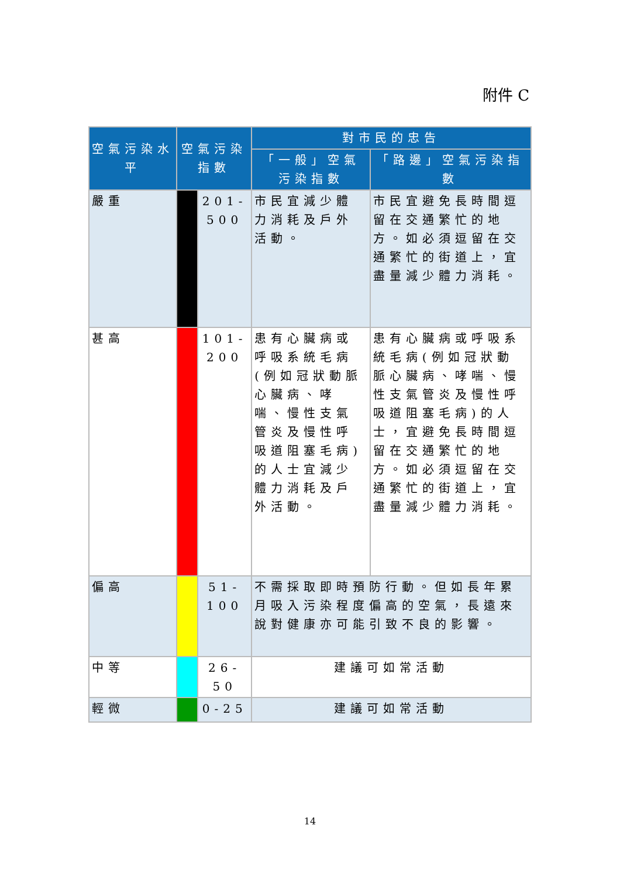附件 C
| 空氣污染水平 | 空氣污染指數 | | 對市民的忠告 | |
| --- | --- | --- | --- | --- |
| | | | 「一般」空氣污染指數 | 「路邊」空氣污染指數 |
| 嚴重 | | 201-500 | 市民宜減少體力消耗及戶外活動。 | 市民宜避免長時間逗留在交通繁忙的地方。如必須逗留在交通繁忙的街道上，宜盡量減少體力消耗。 |
| 甚高 | | 101-200 | 患有心臟病或呼吸系統毛病(例如冠狀動脈心臟病、哮喘、慢性支氣管炎及慢性呼吸道阻塞毛病)的人士宜減少體力消耗及戶外活動。 | 患有心臟病或呼吸系統毛病(例如冠狀動脈心臟病、哮喘、慢性支氣管炎及慢性呼吸道阻塞毛病)的人士，宜避免長時間逗留在交通繁忙的地方。如必須逗留在交通繁忙的街道上，宜盡量減少體力消耗。 |
| 偏高 | | 51-100 | 不需採取即時預防行動。但如長年累月吸入污染程度偏高的空氣，長遠來說對健康亦可能引致不良的影響。 | |
| 中等 | | 26-50 | 建議可如常活動 | |
| 輕微 | | 0-25 | 建議可如常活動 | |
14